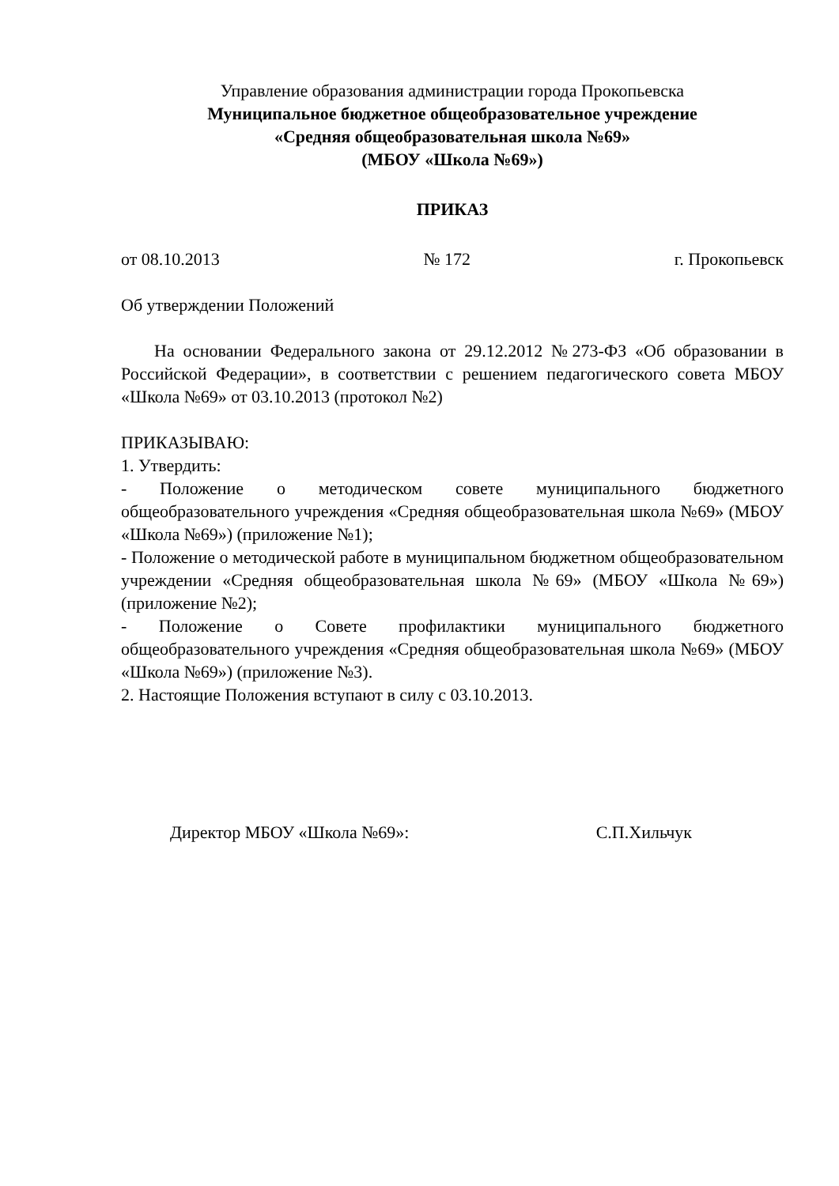Управление образования администрации города Прокопьевска
Муниципальное бюджетное общеобразовательное учреждение
«Средняя общеобразовательная школа №69»
(МБОУ «Школа №69»)
ПРИКАЗ
от 08.10.2013 № 172 г. Прокопьевск
Об утверждении Положений
На основании Федерального закона от 29.12.2012 №273-ФЗ «Об образовании в Российской Федерации», в соответствии с решением педагогического совета МБОУ «Школа №69» от 03.10.2013 (протокол №2)
ПРИКАЗЫВАЮ:
1. Утвердить:
- Положение о методическом совете муниципального бюджетного общеобразовательного учреждения «Средняя общеобразовательная школа №69» (МБОУ «Школа №69») (приложение №1);
- Положение о методической работе в муниципальном бюджетном общеобразовательном учреждении «Средняя общеобразовательная школа №69» (МБОУ «Школа №69») (приложение №2);
- Положение о Совете профилактики муниципального бюджетного общеобразовательного учреждения «Средняя общеобразовательная школа №69» (МБОУ «Школа №69») (приложение №3).
2. Настоящие Положения вступают в силу с 03.10.2013.
Директор МБОУ «Школа №69»: С.П.Хильчук